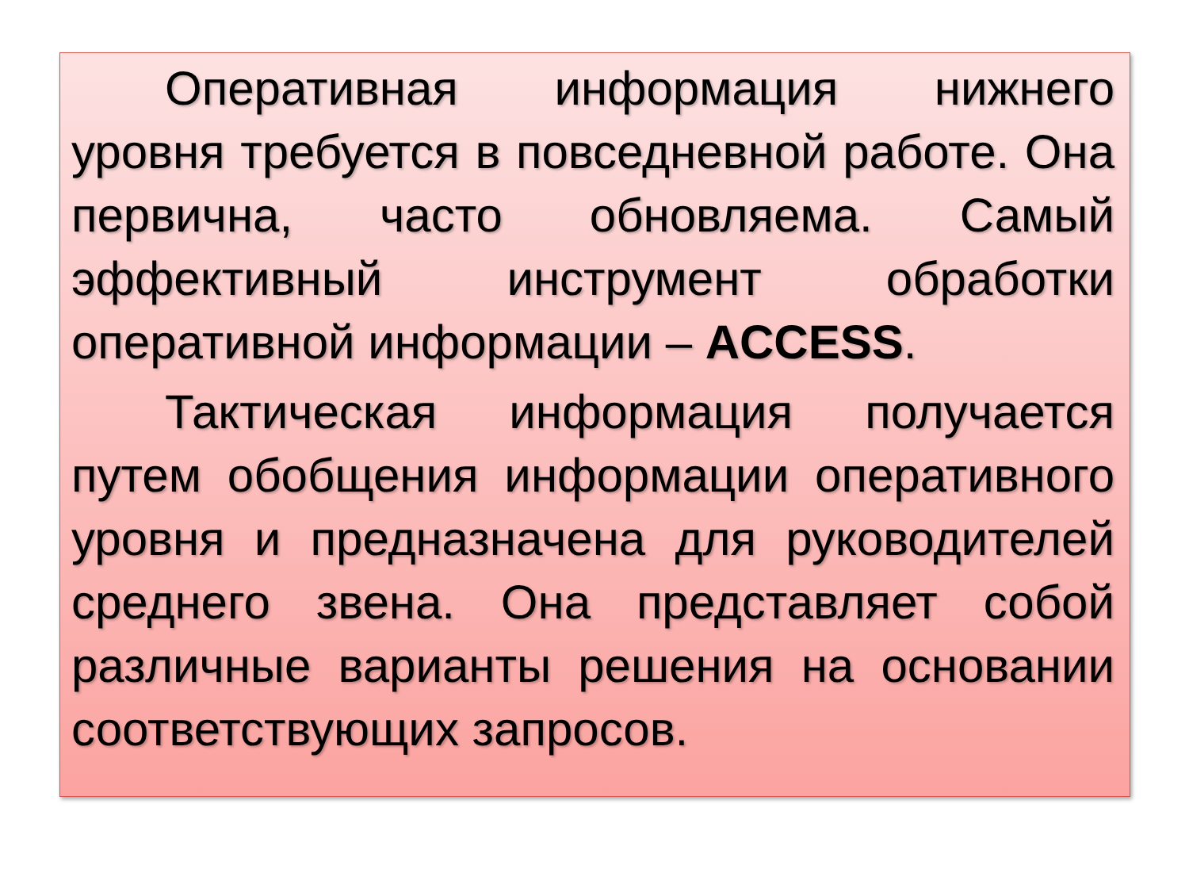Оперативная информация нижнего уровня требуется в повседневной работе. Она первична, часто обновляема. Самый эффективный инструмент обработки оперативной информации – ACCESS.
Тактическая информация получается путем обобщения информации оперативного уровня и предназначена для руководителей среднего звена. Она представляет собой различные варианты решения на основании соответствующих запросов.